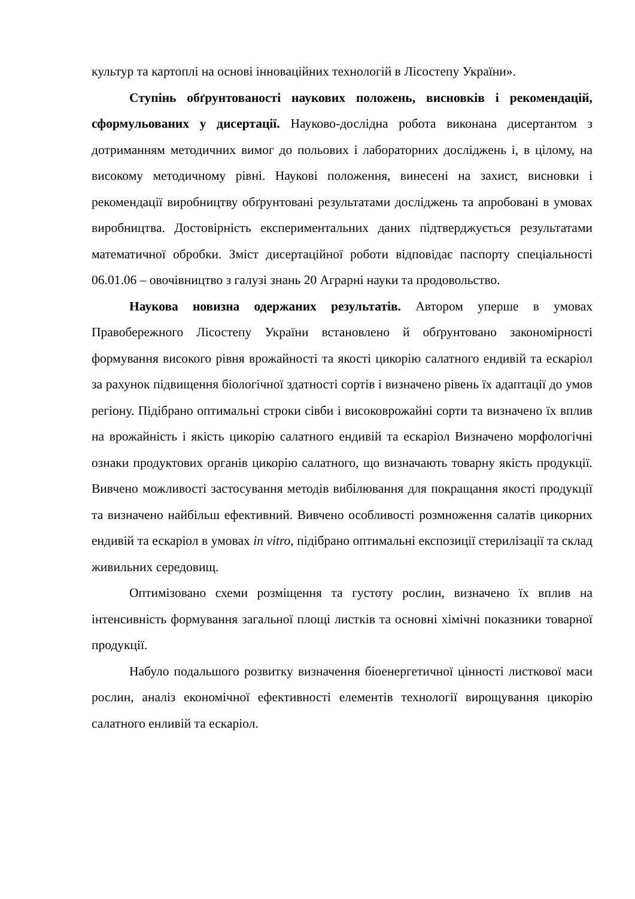культур та картоплі на основі інноваційних технологій в Лісостепу України».
Ступінь обґрунтованості наукових положень, висновків і рекомендацій, сформульованих у дисертації. Науково-дослідна робота виконана дисертантом з дотриманням методичних вимог до польових і лабораторних досліджень і, в цілому, на високому методичному рівні. Наукові положення, винесені на захист, висновки і рекомендації виробництву обґрунтовані результатами досліджень та апробовані в умовах виробництва. Достовірність експериментальних даних підтверджується результатами математичної обробки. Зміст дисертаційної роботи відповідає паспорту спеціальності 06.01.06 – овочівництво з галузі знань 20 Аграрні науки та продовольство.
Наукова новизна одержаних результатів. Автором уперше в умовах Правобережного Лісостепу України встановлено й обґрунтовано закономірності формування високого рівня врожайності та якості цикорію салатного ендивій та ескаріол за рахунок підвищення біологічної здатності сортів і визначено рівень їх адаптації до умов регіону. Підібрано оптимальні строки сівби і високоврожайні сорти та визначено їх вплив на врожайність і якість цикорію салатного ендивій та ескаріол Визначено морфологічні ознаки продуктових органів цикорію салатного, що визначають товарну якість продукції. Вивчено можливості застосування методів вибілювання для покращання якості продукції та визначено найбільш ефективний. Вивчено особливості розмноження салатів цикорних ендивій та ескаріол в умовах in vitro, підібрано оптимальні експозиції стерилізації та склад живильних середовищ.
Оптимізовано схеми розміщення та густоту рослин, визначено їх вплив на інтенсивність формування загальної площі листків та основні хімічні показники товарної продукції.
Набуло подальшого розвитку визначення біоенергетичної цінності листкової маси рослин, аналіз економічної ефективності елементів технології вирощування цикорію салатного енливій та ескаріол.